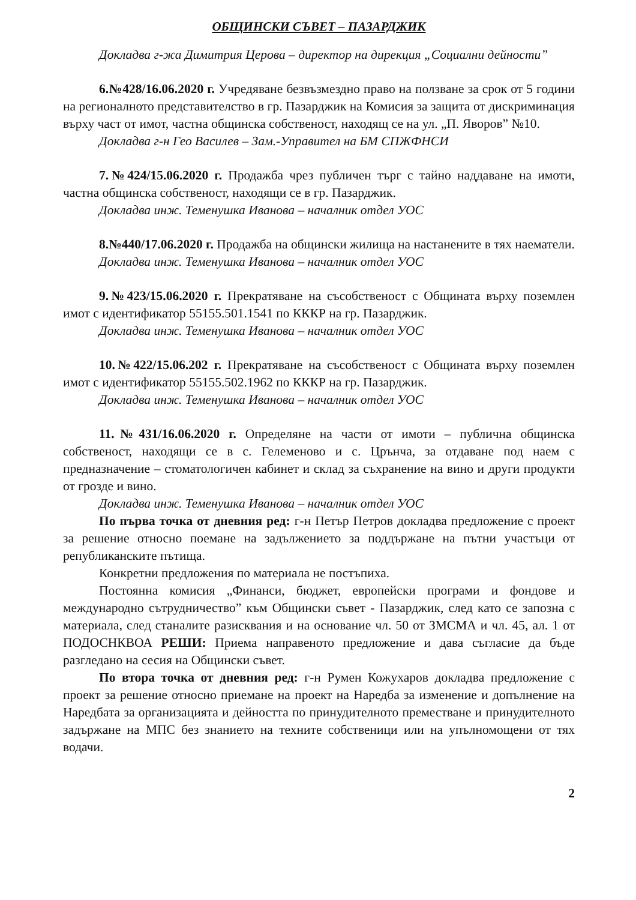ОБЩИНСКИ СЪВЕТ – ПАЗАРДЖИК
Докладва г-жа Димитрия Церова – директор на дирекция „Социални дейности”
6.№428/16.06.2020 г. Учредяване безвъзмездно право на ползване за срок от 5 години на регионалното представителство в гр. Пазарджик на Комисия за защита от дискриминация върху част от имот, частна общинска собственост, находящ се на ул. „П. Яворов” №10.
Докладва г-н Гео Василев – Зам.-Управител на БМ СПЖФНСИ
7.№424/15.06.2020 г. Продажба чрез публичен търг с тайно наддаване на имоти, частна общинска собственост, находящи се в гр. Пазарджик.
Докладва инж. Теменушка Иванова – началник отдел УОС
8.№440/17.06.2020 г. Продажба на общински жилища на настанените в тях наематели.
Докладва инж. Теменушка Иванова – началник отдел УОС
9.№423/15.06.2020 г. Прекратяване на съсобственост с Общината върху поземлен имот с идентификатор 55155.501.1541 по КККР на гр. Пазарджик.
Докладва инж. Теменушка Иванова – началник отдел УОС
10.№422/15.06.202 г. Прекратяване на съсобственост с Общината върху поземлен имот с идентификатор 55155.502.1962 по КККР на гр. Пазарджик.
Докладва инж. Теменушка Иванова – началник отдел УОС
11.№431/16.06.2020 г. Определяне на части от имоти – публична общинска собственост, находящи се в с. Гелеменово и с. Црънча, за отдаване под наем с предназначение – стоматологичен кабинет и склад за съхранение на вино и други продукти от грозде и вино.
Докладва инж. Теменушка Иванова – началник отдел УОС
По първа точка от дневния ред: г-н Петър Петров докладва предложение с проект за решение относно поемане на задължението за поддържане на пътни участъци от републиканските пътища.
Конкретни предложения по материала не постъпиха.
Постоянна комисия „Финанси, бюджет, европейски програми и фондове и международно сътрудничество” към Общински съвет - Пазарджик, след като се запозна с материала, след станалите разисквания и на основание чл. 50 от ЗМСМА и чл. 45, ал. 1 от ПОДОСНКВОА РЕШИ: Приема направеното предложение и дава съгласие да бъде разгледано на сесия на Общински съвет.
По втора точка от дневния ред: г-н Румен Кожухаров докладва предложение с проект за решение относно приемане на проект на Наредба за изменение и допълнение на Наредбата за организацията и дейността по принудителното преместване и принудителното задържане на МПС без знанието на техните собственици или на упълномощени от тях водачи.
2